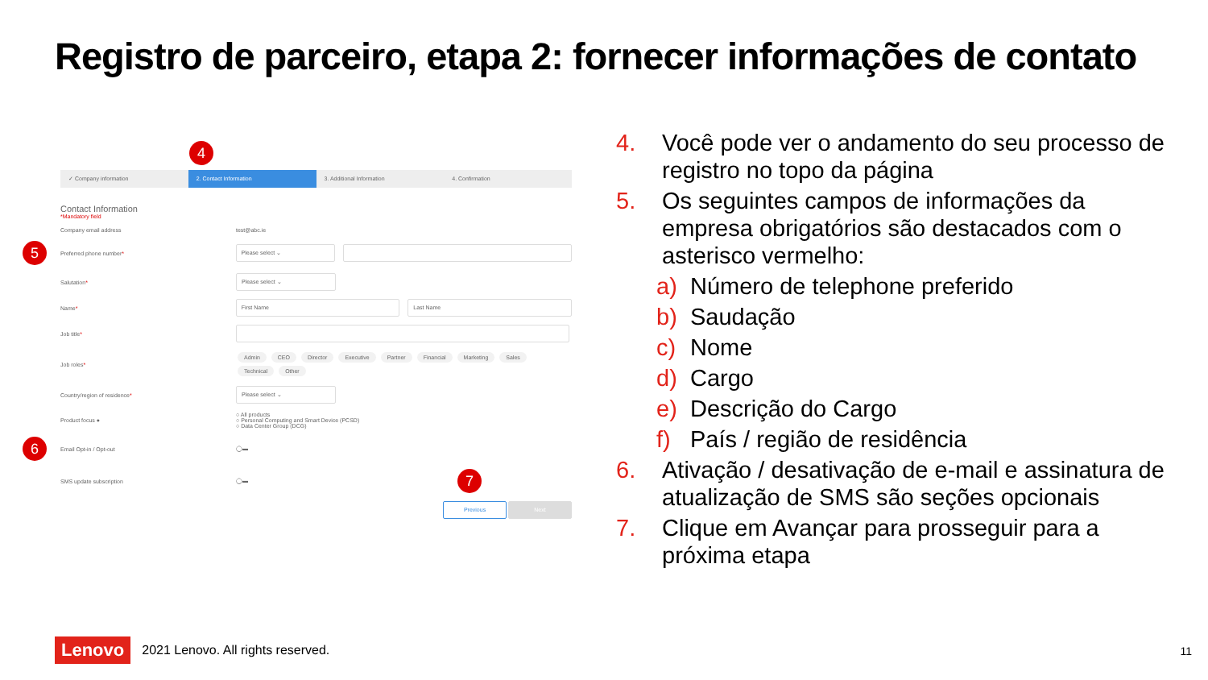Registro de parceiro, etapa 2: fornecer informações de contato
4
✓ Company information 2. Contact Information 3. Additional Information 4. Confirmation
Contact Information
*Mandatory field
Company email address test@abc.ie
5 Preferred phone number* Please select ⌄
Salutation* Please select ⌄
Name* First Name Last Name
Job title*
Job roles* Admin CEO Director Executive Partner Financial Marketing Sales Technical Other
Country/region of residence* Please select ⌄
Product focus ● ○ All products
○ Personal Computing and Smart Device (PCSD)
○ Data Center Group (DCG)
6 Email Opt-in / Opt-out ◯▬
SMS update subscription ◯▬ 7
Previous Next
4. Você pode ver o andamento do seu processo de registro no topo da página
5. Os seguintes campos de informações da empresa obrigatórios são destacados com o asterisco vermelho:
a) Número de telephone preferido
b) Saudação
c) Nome
d) Cargo
e) Descrição do Cargo
f) País / região de residência
6. Ativação / desativação de e-mail e assinatura de atualização de SMS são seções opcionais
7. Clique em Avançar para prosseguir para a próxima etapa
Lenovo 2021 Lenovo. All rights reserved.
11